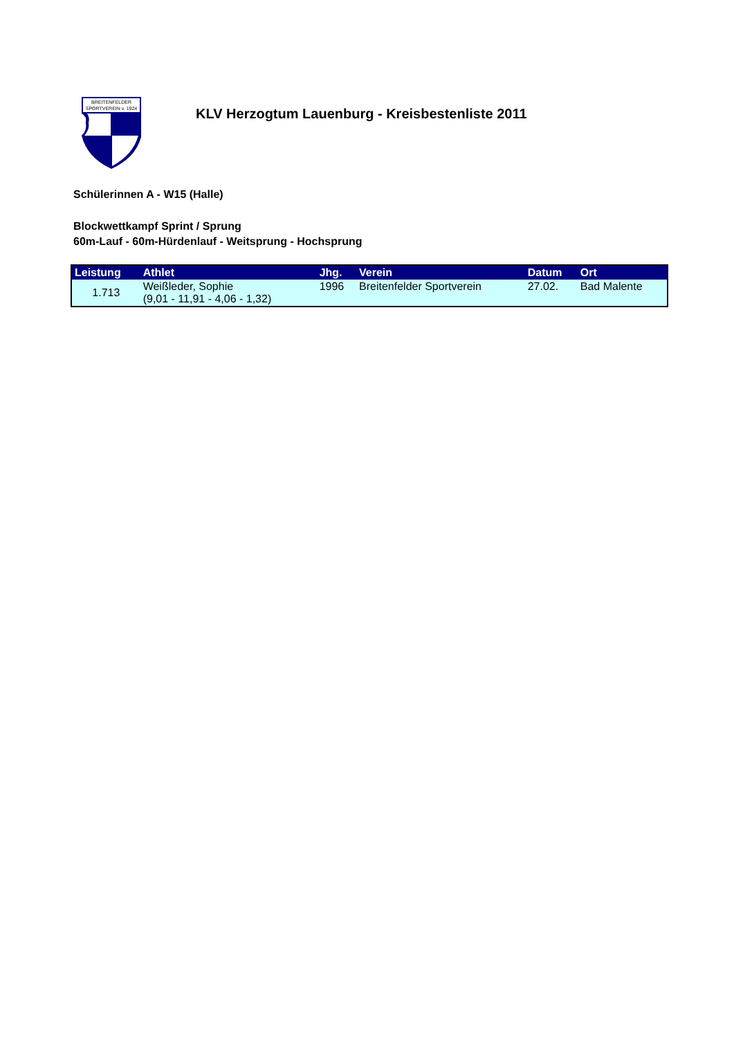BREITENFELDER
SPORTVEREIN v. 1924
KLV Herzogtum Lauenburg - Kreisbestenliste 2011
Schülerinnen A - W15 (Halle)
Blockwettkampf Sprint / Sprung
60m-Lauf - 60m-Hürdenlauf - Weitsprung - Hochsprung
| Leistung | Athlet | Jhg. | Verein | Datum | Ort |
| --- | --- | --- | --- | --- | --- |
| 1.713 | Weißleder, Sophie (9,01 - 11,91 - 4,06 - 1,32) | 1996 | Breitenfelder Sportverein | 27.02. | Bad Malente |